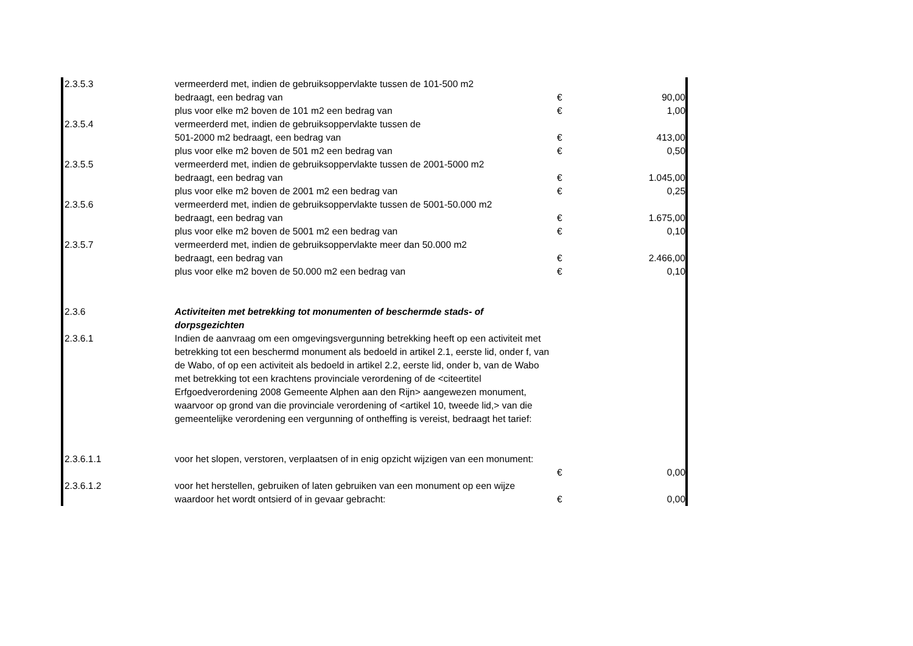| 2.3.5.3 | vermeerderd met, indien de gebruiksoppervlakte tussen de 101-500 m2 | | |
| | bedraagt, een bedrag van | € | 90,00 |
| | plus voor elke m2 boven de 101 m2 een bedrag van | € | 1,00 |
| 2.3.5.4 | vermeerderd met, indien de gebruiksoppervlakte tussen de | | |
| | 501-2000 m2 bedraagt, een bedrag van | € | 413,00 |
| | plus voor elke m2 boven de 501 m2 een bedrag van | € | 0,50 |
| 2.3.5.5 | vermeerderd met, indien de gebruiksoppervlakte tussen de 2001-5000 m2 | | |
| | bedraagt, een bedrag van | € | 1.045,00 |
| | plus voor elke m2 boven de 2001 m2 een bedrag van | € | 0,25 |
| 2.3.5.6 | vermeerderd met, indien de gebruiksoppervlakte tussen de 5001-50.000 m2 | | |
| | bedraagt, een bedrag van | € | 1.675,00 |
| | plus voor elke m2 boven de 5001 m2 een bedrag van | € | 0,10 |
| 2.3.5.7 | vermeerderd met, indien de gebruiksoppervlakte meer dan 50.000 m2 | | |
| | bedraagt, een bedrag van | € | 2.466,00 |
| | plus voor elke m2 boven de 50.000 m2 een bedrag van | € | 0,10 |
| 2.3.6 | Activiteiten met betrekking tot monumenten of beschermde stads- of dorpsgezichten | | |
| 2.3.6.1 | Indien de aanvraag om een omgevingsvergunning betrekking heeft op een activiteit met betrekking tot een beschermd monument als bedoeld in artikel 2.1, eerste lid, onder f, van de Wabo, of op een activiteit als bedoeld in artikel 2.2, eerste lid, onder b, van de Wabo met betrekking tot een krachtens provinciale verordening of de <citeertitel Erfgoedverordening 2008 Gemeente Alphen aan den Rijn> aangewezen monument, waarvoor op grond van die provinciale verordening of <artikel 10, tweede lid,> van die gemeentelijke verordening een vergunning of ontheffing is vereist, bedraagt het tarief: | | |
| 2.3.6.1.1 | voor het slopen, verstoren, verplaatsen of in enig opzicht wijzigen van een monument: | € | 0,00 |
| 2.3.6.1.2 | voor het herstellen, gebruiken of laten gebruiken van een monument op een wijze waardoor het wordt ontsierd of in gevaar gebracht: | € | 0,00 |